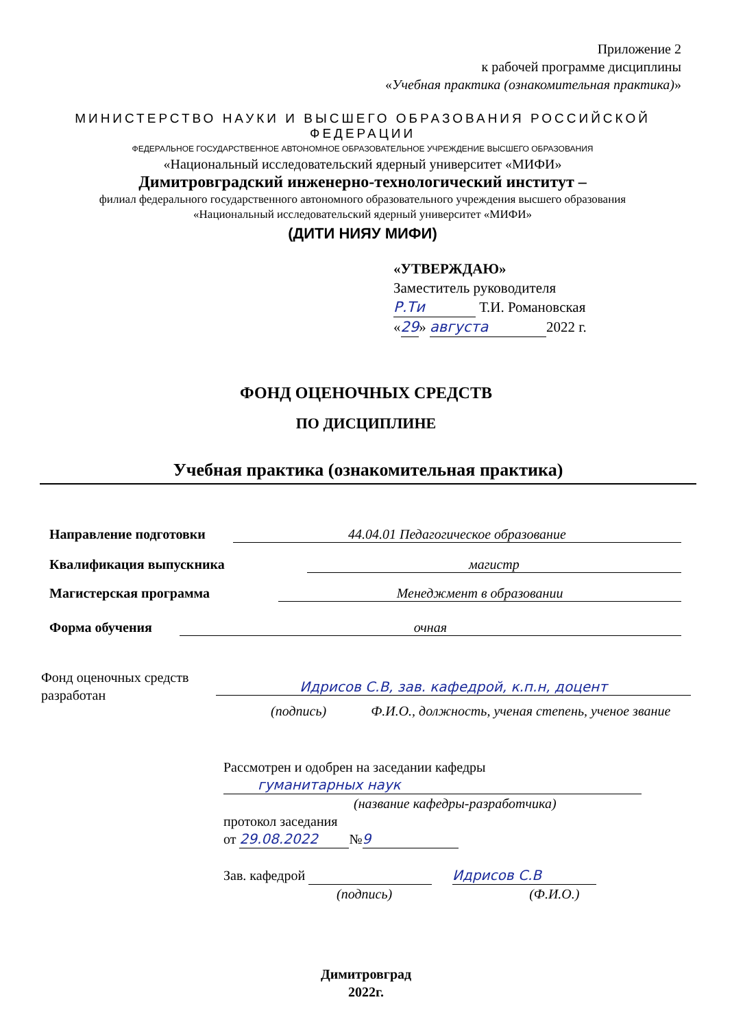Приложение 2
к рабочей программе дисциплины
«Учебная практика (ознакомительная практика)»
МИНИСТЕРСТВО НАУКИ И ВЫСШЕГО ОБРАЗОВАНИЯ РОССИЙСКОЙ ФЕДЕРАЦИИ
ФЕДЕРАЛЬНОЕ ГОСУДАРСТВЕННОЕ АВТОНОМНОЕ ОБРАЗОВАТЕЛЬНОЕ УЧРЕЖДЕНИЕ ВЫСШЕГО ОБРАЗОВАНИЯ
«Национальный исследовательский ядерный университет «МИФИ»
Димитровградский инженерно-технологический институт –
филиал федерального государственного автономного образовательного учреждения высшего образования
«Национальный исследовательский ядерный университет «МИФИ»
(ДИТИ НИЯУ МИФИ)
«УТВЕРЖДАЮ»
Заместитель руководителя
Р.Ти Т.И. Романовская
«29» августа 2022 г.
ФОНД ОЦЕНОЧНЫХ СРЕДСТВ
ПО ДИСЦИПЛИНЕ
Учебная практика (ознакомительная практика)
Направление подготовки 44.04.01 Педагогическое образование
Квалификация выпускника магистр
Магистерская программа Менеджмент в образовании
Форма обучения очная
Фонд оценочных средств
разработан
Идрисов С.В, зав. кафедрой, к.п.н, доцент
(подпись) Ф.И.О., должность, ученая степень, ученое звание
Рассмотрен и одобрен на заседании кафедры
гуманитарных наук
(название кафедры-разработчика)
протокол заседания
от 29.08.2022 № 9
Зав. кафедрой Идрисов С.В
(подпись) (Ф.И.О.)
Димитровград
2022г.